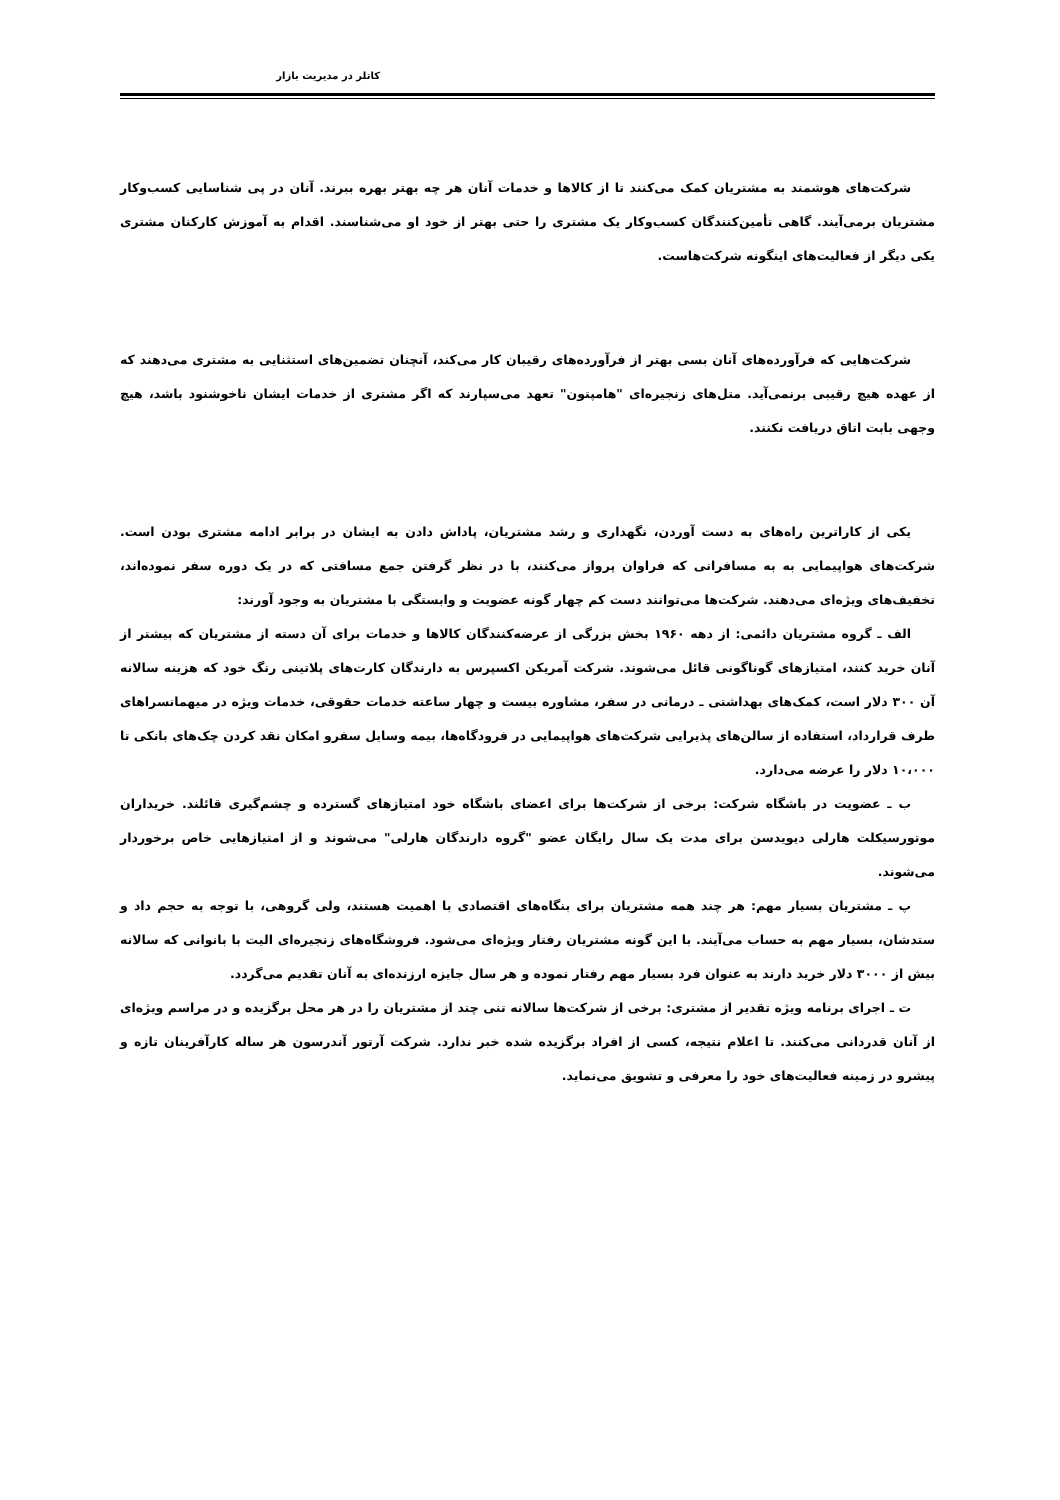کاتلر در مدیریت بازار
شرکت‌های هوشمند به مشتریان کمک می‌کنند تا از کالاها و خدمات آنان هر چه بهتر بهره ببرند. آنان در پی شناسایی کسب‌وکار مشتریان برمی‌آیند. گاهی تأمین‌کنندگان کسب‌وکار یک مشتری را حتی بهتر از خود او می‌شناسند. اقدام به آموزش کارکنان مشتری یکی دیگر از فعالیت‌های اینگونه شرکت‌هاست.
شرکت‌هایی که فرآورده‌های آنان بسی بهتر از فرآورده‌های رقیبان کار می‌کند، آنچنان تضمین‌های استثنایی به مشتری می‌دهند که از عهده هیچ رقیبی برنمی‌آید. متل‌های زنجیره‌ای "هامپتون" تعهد می‌سپارند که اگر مشتری از خدمات ایشان ناخوشنود باشد، هیچ وجهی بابت اتاق دریافت نکنند.
یکی از کاراترین راه‌های به دست آوردن، نگهداری و رشد مشتریان، پاداش دادن به ایشان در برابر ادامه مشتری بودن است. شرکت‌های هواپیمایی به به مسافرانی که فراوان پرواز می‌کنند، با در نظر گرفتن جمع مسافتی که در یک دوره سفر نموده‌اند، تخفیف‌های ویژه‌ای می‌دهند. شرکت‌ها می‌توانند دست کم چهار گونه عضویت و وابستگی با مشتریان به وجود آورند:
الف ـ گروه مشتریان دائمی: از دهه ۱۹۶۰ بخش بزرگی از عرضه‌کنندگان کالاها و خدمات برای آن دسته از مشتریان که بیشتر از آنان خرید کنند، امتیازهای گوناگونی قائل می‌شوند. شرکت آمریکن اکسپرس به دارندگان کارت‌های پلاتینی رنگ خود که هزینه سالانه آن ۳۰۰ دلار است، کمک‌های بهداشتی ـ درمانی در سفر، مشاوره بیست و چهار ساعته خدمات حقوقی، خدمات ویژه در میهمانسراهای طرف قرارداد، استفاده از سالن‌های پذیرایی شرکت‌های هواپیمایی در فرودگاه‌ها، بیمه وسایل سفرو امکان نقد کردن چک‌های بانکی تا ۱۰،۰۰۰ دلار را عرضه می‌دارد.
ب ـ عضویت در باشگاه شرکت: برخی از شرکت‌ها برای اعضای باشگاه خود امتیازهای گسترده و چشم‌گیری قائلند. خریداران موتورسیکلت هارلی دیویدسن برای مدت یک سال رایگان عضو "گروه دارندگان هارلی" می‌شوند و از امتیازهایی خاص برخوردار می‌شوند.
پ ـ مشتریان بسیار مهم: هر چند همه مشتریان برای بنگاه‌های اقتصادی با اهمیت هستند، ولی گروهی، با توجه به حجم داد و ستدشان، بسیار مهم به حساب می‌آیند. با این گونه مشتریان رفتار ویژه‌ای می‌شود. فروشگاه‌های زنجیره‌ای الیت با بانوانی که سالانه بیش از ۳۰۰۰ دلار خرید دارند به عنوان فرد بسیار مهم رفتار نموده و هر سال جایزه ارزنده‌ای به آنان تقدیم می‌گردد.
ت ـ اجرای برنامه ویژه تقدیر از مشتری: برخی از شرکت‌ها سالانه تنی چند از مشتریان را در هر محل برگزیده و در مراسم ویژه‌ای از آنان قدردانی می‌کنند. تا اعلام نتیجه، کسی از افراد برگزیده شده خبر ندارد. شرکت آرتور آندرسون هر ساله کارآفرینان تازه و پیشرو در زمینه فعالیت‌های خود را معرفی و تشویق می‌نماید.